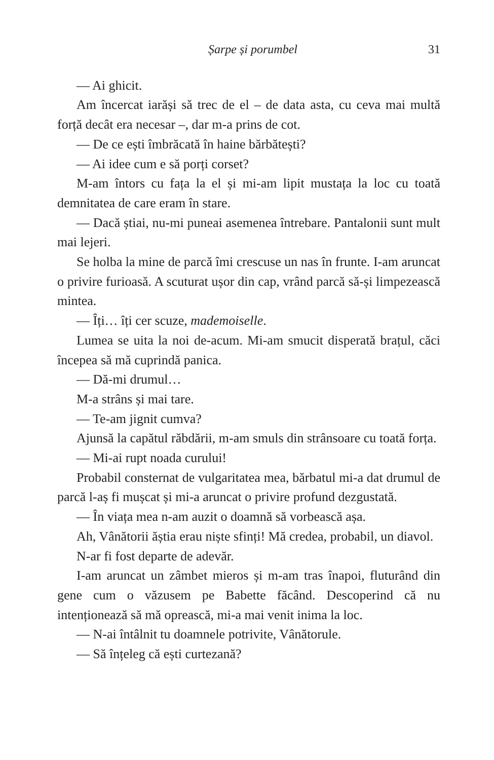Șarpe și porumbel 31
— Ai ghicit.
Am încercat iarăși să trec de el – de data asta, cu ceva mai multă forță decât era necesar –, dar m-a prins de cot.
— De ce ești îmbrăcată în haine bărbătești?
— Ai idee cum e să porți corset?
M-am întors cu fața la el și mi-am lipit mustața la loc cu toată demnitatea de care eram în stare.
— Dacă știai, nu-mi puneai asemenea întrebare. Pantalonii sunt mult mai lejeri.
Se holba la mine de parcă îmi crescuse un nas în frunte. I-am aruncat o privire furioasă. A scuturat ușor din cap, vrând parcă să-și limpezească mintea.
— Îți… îți cer scuze, mademoiselle.
Lumea se uita la noi de-acum. Mi-am smucit disperată brațul, căci începea să mă cuprindă panica.
— Dă-mi drumul…
M-a strâns și mai tare.
— Te-am jignit cumva?
Ajunsă la capătul răbdării, m-am smuls din strânsoare cu toată forța.
— Mi-ai rupt noada curului!
Probabil consternat de vulgaritatea mea, bărbatul mi-a dat drumul de parcă l-aș fi mușcat și mi-a aruncat o privire profund dezgustată.
— În viața mea n-am auzit o doamnă să vorbească așa.
Ah, Vânătorii ăștia erau niște sfinți! Mă credea, probabil, un diavol.
N-ar fi fost departe de adevăr.
I-am aruncat un zâmbet mieros și m-am tras înapoi, fluturând din gene cum o văzusem pe Babette făcând. Descoperind că nu intenționează să mă oprească, mi-a mai venit inima la loc.
— N-ai întâlnit tu doamnele potrivite, Vânătorule.
— Să înțeleg că ești curtezană?